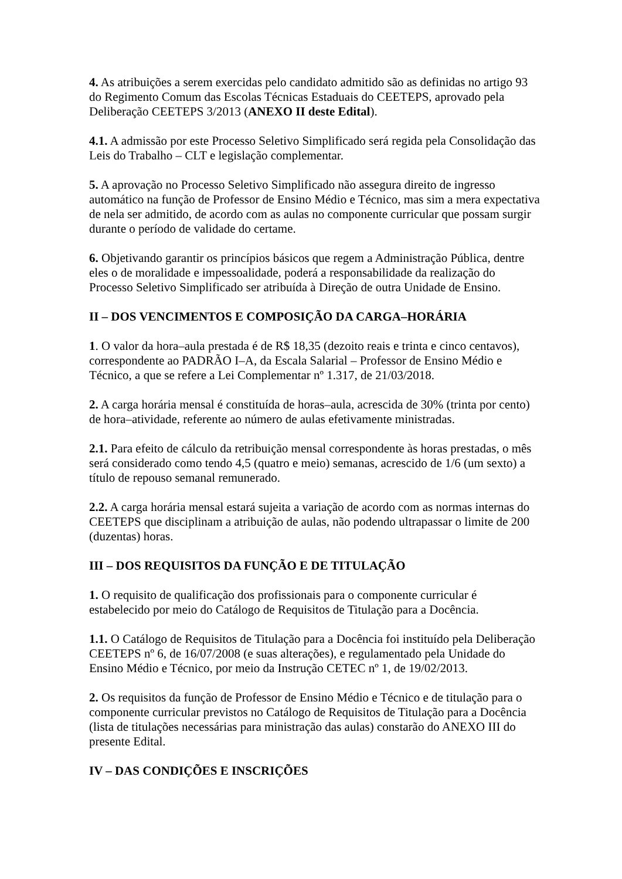4. As atribuições a serem exercidas pelo candidato admitido são as definidas no artigo 93 do Regimento Comum das Escolas Técnicas Estaduais do CEETEPS, aprovado pela Deliberação CEETEPS 3/2013 (ANEXO II deste Edital).
4.1. A admissão por este Processo Seletivo Simplificado será regida pela Consolidação das Leis do Trabalho – CLT e legislação complementar.
5. A aprovação no Processo Seletivo Simplificado não assegura direito de ingresso automático na função de Professor de Ensino Médio e Técnico, mas sim a mera expectativa de nela ser admitido, de acordo com as aulas no componente curricular que possam surgir durante o período de validade do certame.
6. Objetivando garantir os princípios básicos que regem a Administração Pública, dentre eles o de moralidade e impessoalidade, poderá a responsabilidade da realização do Processo Seletivo Simplificado ser atribuída à Direção de outra Unidade de Ensino.
II – DOS VENCIMENTOS E COMPOSIÇÃO DA CARGA–HORÁRIA
1. O valor da hora–aula prestada é de R$ 18,35 (dezoito reais e trinta e cinco centavos), correspondente ao PADRÃO I–A, da Escala Salarial – Professor de Ensino Médio e Técnico, a que se refere a Lei Complementar nº 1.317, de 21/03/2018.
2. A carga horária mensal é constituída de horas–aula, acrescida de 30% (trinta por cento) de hora–atividade, referente ao número de aulas efetivamente ministradas.
2.1. Para efeito de cálculo da retribuição mensal correspondente às horas prestadas, o mês será considerado como tendo 4,5 (quatro e meio) semanas, acrescido de 1/6 (um sexto) a título de repouso semanal remunerado.
2.2. A carga horária mensal estará sujeita a variação de acordo com as normas internas do CEETEPS que disciplinam a atribuição de aulas, não podendo ultrapassar o limite de 200 (duzentas) horas.
III – DOS REQUISITOS DA FUNÇÃO E DE TITULAÇÃO
1. O requisito de qualificação dos profissionais para o componente curricular é estabelecido por meio do Catálogo de Requisitos de Titulação para a Docência.
1.1. O Catálogo de Requisitos de Titulação para a Docência foi instituído pela Deliberação CEETEPS nº 6, de 16/07/2008 (e suas alterações), e regulamentado pela Unidade do Ensino Médio e Técnico, por meio da Instrução CETEC nº 1, de 19/02/2013.
2. Os requisitos da função de Professor de Ensino Médio e Técnico e de titulação para o componente curricular previstos no Catálogo de Requisitos de Titulação para a Docência (lista de titulações necessárias para ministração das aulas) constarão do ANEXO III do presente Edital.
IV – DAS CONDIÇÕES E INSCRIÇÕES